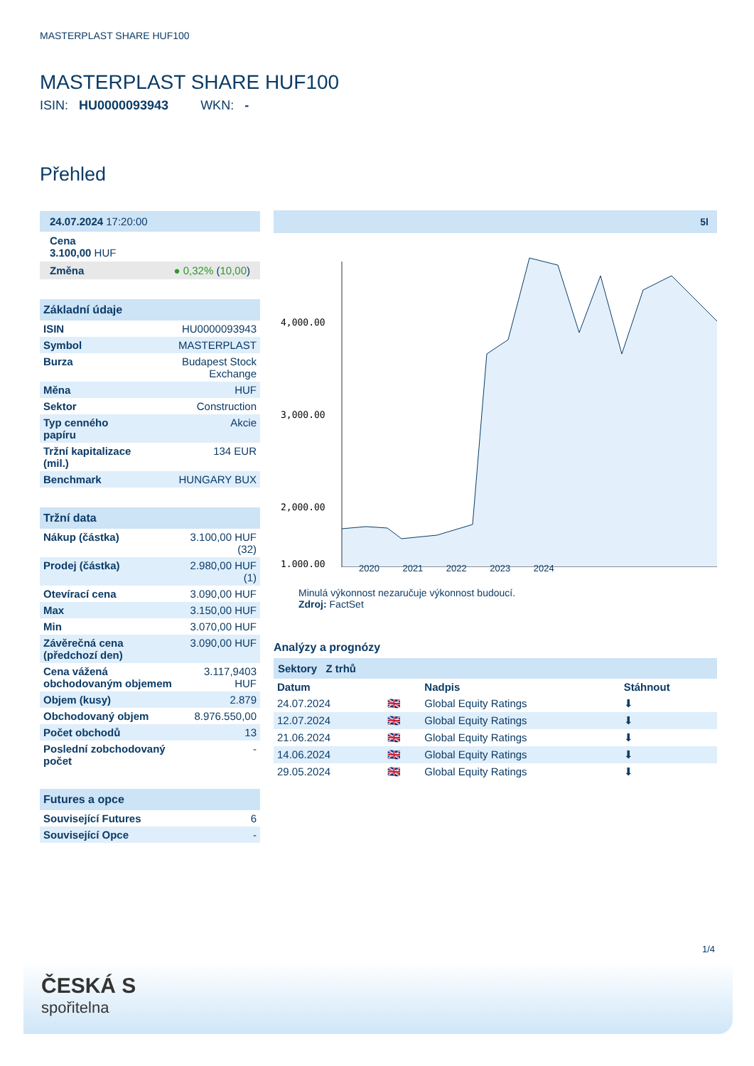MASTERPLAST SHARE HUF100
MASTERPLAST SHARE HUF100
ISIN: HU0000093943 WKN: -
Přehled
24.07.2024 17:20:00
Cena
3.100,00 HUF
Změna ● 0,32% (10,00)
Základní údaje
| ISIN | HU0000093943 |
| Symbol | MASTERPLAST |
| Burza | Budapest Stock Exchange |
| Měna | HUF |
| Sektor | Construction |
| Typ cenného papíru | Akcie |
| Tržní kapitalizace (mil.) | 134 EUR |
| Benchmark | HUNGARY BUX |
Tržní data
| Nákup (částka) | 3.100,00 HUF (32) |
| Prodej (částka) | 2.980,00 HUF (1) |
| Otevírací cena | 3.090,00 HUF |
| Max | 3.150,00 HUF |
| Min | 3.070,00 HUF |
| Závěrečná cena (předchozí den) | 3.090,00 HUF |
| Cena vážená obchodovaným objemem | 3.117,9403 HUF |
| Objem (kusy) | 2.879 |
| Obchodovaný objem | 8.976.550,00 |
| Počet obchodů | 13 |
| Poslední zobchodovaný počet | - |
Futures a opce
| Související Futures | 6 |
| Související Opce | - |
5l
4,000.00
3,000.00
2,000.00
1,000.00
2020 2021 2022 2023 2024
Minulá výkonnost nezaručuje výkonnost budoucí.
Zdroj: FactSet
Analýzy a prognózy
Sektory Z trhů
| Datum | | Nadpis | Stáhnout |
| --- | --- | --- | --- |
| 24.07.2024 | 🇬🇧 | Global Equity Ratings | ⬇ |
| 12.07.2024 | 🇬🇧 | Global Equity Ratings | ⬇ |
| 21.06.2024 | 🇬🇧 | Global Equity Ratings | ⬇ |
| 14.06.2024 | 🇬🇧 | Global Equity Ratings | ⬇ |
| 29.05.2024 | 🇬🇧 | Global Equity Ratings | ⬇ |
1/4
ČESKÁ S
spořitelna